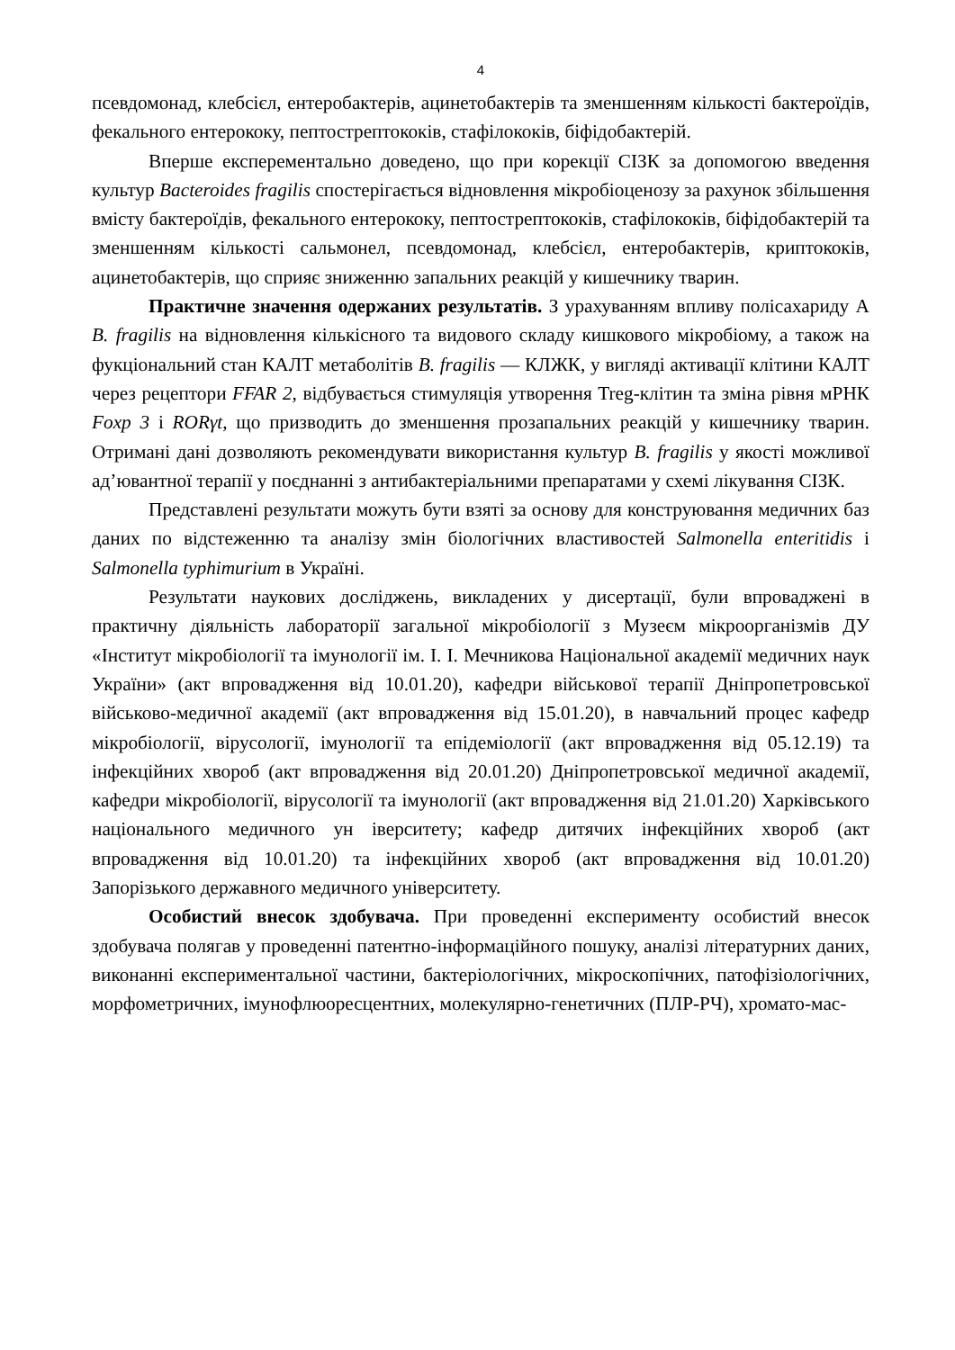4
псевдомонад, клебсієл, ентеробактерів, ацинетобактерів та зменшенням кількості бактероїдів, фекального ентерококу, пептострептококів, стафілококів, біфідобактерій.
Вперше експерементально доведено, що при корекції СІЗК за допомогою введення культур Bacteroides fragilis спостерігається відновлення мікробіоценозу за рахунок збільшення вмісту бактероїдів, фекального ентерококу, пептострептококів, стафілококів, біфідобактерій та зменшенням кількості сальмонел, псевдомонад, клебсієл, ентеробактерів, криптококів, ацинетобактерів, що сприяє зниженню запальних реакцій у кишечнику тварин.
Практичне значення одержаних результатів. З урахуванням впливу полісахариду А B. fragilis на відновлення кількісного та видового складу кишкового мікробіому, а також на фукціональний стан КАЛТ метаболітів B. fragilis — КЛЖК, у вигляді активації клітини КАЛТ через рецептори FFAR 2, відбувається стимуляція утворення Treg-клітин та зміна рівня мРНК Foxp 3 і RORγt, що призводить до зменшення прозапальних реакцій у кишечнику тварин. Отримані дані дозволяють рекомендувати використання культур B. fragilis у якості можливої ад’ювантної терапії у поєднанні з антибактеріальними препаратами у схемі лікування СІЗК.
Представлені результати можуть бути взяті за основу для конструювання медичних баз даних по відстеженню та аналізу змін біологічних властивостей Salmonella enteritidis і Salmonella typhimurium в Україні.
Результати наукових досліджень, викладених у дисертації, були впроваджені в практичну діяльність лабораторії загальної мікробіології з Музеєм мікроорганізмів ДУ «Інститут мікробіології та імунології ім. І. І. Мечникова Національної академії медичних наук України» (акт впровадження від 10.01.20), кафедри військової терапії Дніпропетровської військово-медичної академії (акт впровадження від 15.01.20), в навчальний процес кафедр мікробіології, вірусології, імунології та епідеміології (акт впровадження від 05.12.19) та інфекційних хвороб (акт впровадження від 20.01.20) Дніпропетровської медичної академії, кафедри мікробіології, вірусології та імунології (акт впровадження від 21.01.20) Харківського національного медичного ун іверситету; кафедр дитячих інфекційних хвороб (акт впровадження від 10.01.20) та інфекційних хвороб (акт впровадження від 10.01.20) Запорізького державного медичного університету.
Особистий внесок здобувача. При проведенні експерименту особистий внесок здобувача полягав у проведенні патентно-інформаційного пошуку, аналізі літературних даних, виконанні експериментальної частини, бактеріологічних, мікроскопічних, патофізіологічних, морфометричних, імунофлюоресцентних, молекулярно-генетичних (ПЛР-РЧ), хромато-мас-